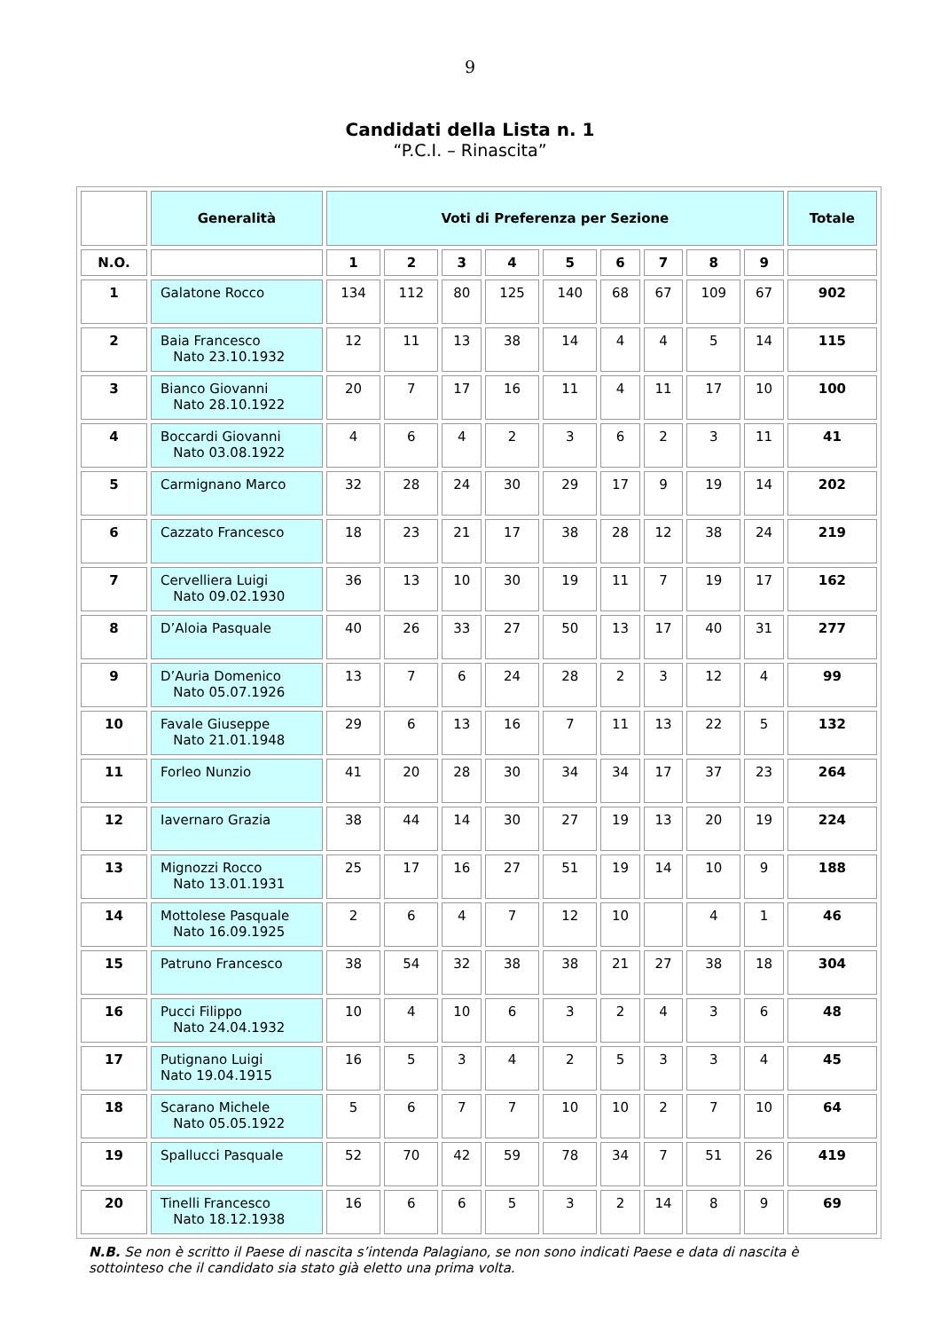9
Candidati della Lista n. 1
“P.C.I. – Rinascita”
| | Generalità | Voti di Preferenza per Sezione | | | | | | | | | Totale |
| --- | --- | --- | --- | --- | --- | --- | --- | --- | --- | --- | --- |
| N.O. | | 1 | 2 | 3 | 4 | 5 | 6 | 7 | 8 | 9 | |
| 1 | Galatone Rocco | 134 | 112 | 80 | 125 | 140 | 68 | 67 | 109 | 67 | 902 |
| 2 | Baia Francesco Nato 23.10.1932 | 12 | 11 | 13 | 38 | 14 | 4 | 4 | 5 | 14 | 115 |
| 3 | Bianco Giovanni Nato 28.10.1922 | 20 | 7 | 17 | 16 | 11 | 4 | 11 | 17 | 10 | 100 |
| 4 | Boccardi Giovanni Nato 03.08.1922 | 4 | 6 | 4 | 2 | 3 | 6 | 2 | 3 | 11 | 41 |
| 5 | Carmignano Marco | 32 | 28 | 24 | 30 | 29 | 17 | 9 | 19 | 14 | 202 |
| 6 | Cazzato Francesco | 18 | 23 | 21 | 17 | 38 | 28 | 12 | 38 | 24 | 219 |
| 7 | Cervelliera Luigi Nato 09.02.1930 | 36 | 13 | 10 | 30 | 19 | 11 | 7 | 19 | 17 | 162 |
| 8 | D’Aloia Pasquale | 40 | 26 | 33 | 27 | 50 | 13 | 17 | 40 | 31 | 277 |
| 9 | D’Auria Domenico Nato 05.07.1926 | 13 | 7 | 6 | 24 | 28 | 2 | 3 | 12 | 4 | 99 |
| 10 | Favale Giuseppe Nato 21.01.1948 | 29 | 6 | 13 | 16 | 7 | 11 | 13 | 22 | 5 | 132 |
| 11 | Forleo Nunzio | 41 | 20 | 28 | 30 | 34 | 34 | 17 | 37 | 23 | 264 |
| 12 | Iavernaro Grazia | 38 | 44 | 14 | 30 | 27 | 19 | 13 | 20 | 19 | 224 |
| 13 | Mignozzi Rocco Nato 13.01.1931 | 25 | 17 | 16 | 27 | 51 | 19 | 14 | 10 | 9 | 188 |
| 14 | Mottolese Pasquale Nato 16.09.1925 | 2 | 6 | 4 | 7 | 12 | 10 | | 4 | 1 | 46 |
| 15 | Patruno Francesco | 38 | 54 | 32 | 38 | 38 | 21 | 27 | 38 | 18 | 304 |
| 16 | Pucci Filippo Nato 24.04.1932 | 10 | 4 | 10 | 6 | 3 | 2 | 4 | 3 | 6 | 48 |
| 17 | Putignano Luigi Nato 19.04.1915 | 16 | 5 | 3 | 4 | 2 | 5 | 3 | 3 | 4 | 45 |
| 18 | Scarano Michele Nato 05.05.1922 | 5 | 6 | 7 | 7 | 10 | 10 | 2 | 7 | 10 | 64 |
| 19 | Spallucci Pasquale | 52 | 70 | 42 | 59 | 78 | 34 | 7 | 51 | 26 | 419 |
| 20 | Tinelli Francesco Nato 18.12.1938 | 16 | 6 | 6 | 5 | 3 | 2 | 14 | 8 | 9 | 69 |
N.B. Se non è scritto il Paese di nascita s’intenda Palagiano, se non sono indicati Paese e data di nascita è sottointeso che il candidato sia stato già eletto una prima volta.